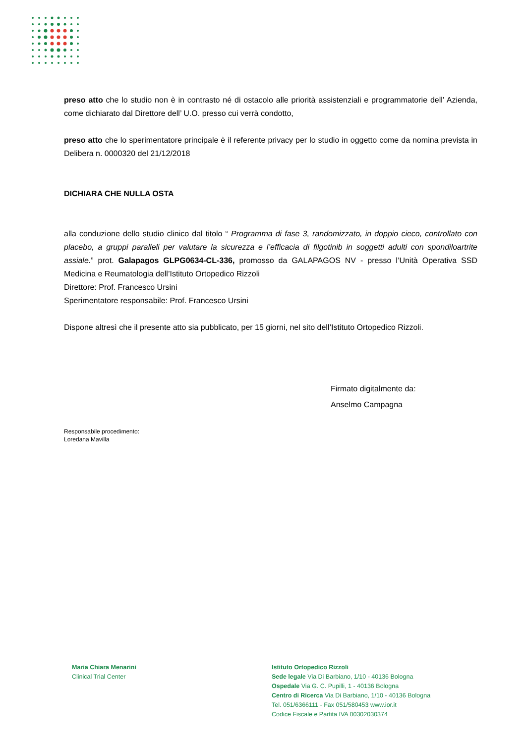preso atto che lo studio non è in contrasto né di ostacolo alle priorità assistenziali e programmatorie dell’ Azienda, come dichiarato dal Direttore dell’ U.O. presso cui verrà condotto,
preso atto che lo sperimentatore principale è il referente privacy per lo studio in oggetto come da nomina prevista in Delibera n. 0000320 del 21/12/2018
DICHIARA CHE NULLA OSTA
alla conduzione dello studio clinico dal titolo “ Programma di fase 3, randomizzato, in doppio cieco, controllato con placebo, a gruppi paralleli per valutare la sicurezza e l’efficacia di filgotinib in soggetti adulti con spondiloartrite assiale.” prot. Galapagos GLPG0634-CL-336, promosso da GALAPAGOS NV - presso l’Unità Operativa SSD Medicina e Reumatologia dell’Istituto Ortopedico Rizzoli
Direttore: Prof. Francesco Ursini
Sperimentatore responsabile: Prof. Francesco Ursini
Dispone altresì che il presente atto sia pubblicato, per 15 giorni, nel sito dell’Istituto Ortopedico Rizzoli.
Firmato digitalmente da:
Anselmo Campagna
Responsabile procedimento:
Loredana Mavilla
Maria Chiara Menarini
Clinical Trial Center
Istituto Ortopedico Rizzoli
Sede legale Via Di Barbiano, 1/10 - 40136 Bologna
Ospedale Via G. C. Pupilli, 1 - 40136 Bologna
Centro di Ricerca Via Di Barbiano, 1/10 - 40136 Bologna
Tel. 051/6366111 - Fax 051/580453 www.ior.it
Codice Fiscale e Partita IVA 00302030374